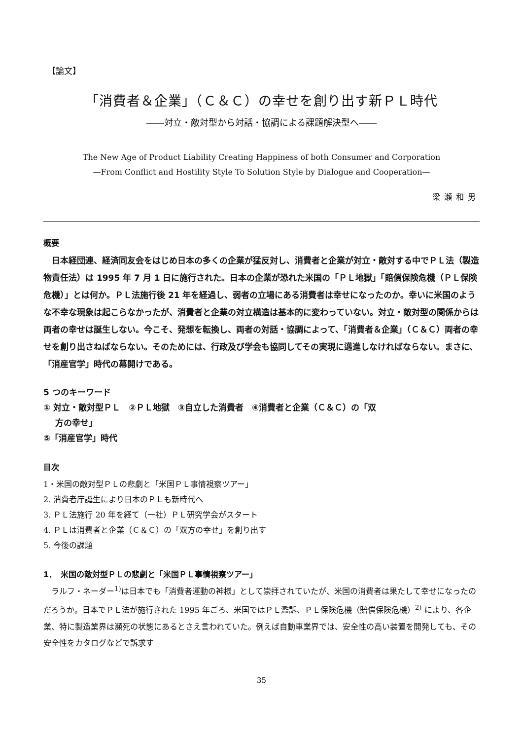【論文】
「消費者＆企業」（Ｃ＆Ｃ）の幸せを創り出す新ＰＬ時代
――対立・敵対型から対話・協調による課題解決型へ――
The New Age of Product Liability Creating Happiness of both Consumer and Corporation
—From Conflict and Hostility Style To Solution Style by Dialogue and Cooperation—
梁瀬和男
概要
日本経団連、経済同友会をはじめ日本の多くの企業が猛反対し、消費者と企業が対立・敵対する中でＰＬ法（製造物責任法）は 1995 年 7 月 1 日に施行された。日本の企業が恐れた米国の「ＰＬ地獄」「賠償保険危機（ＰＬ保険危機）」とは何か。ＰＬ法施行後 21 年を経過し、弱者の立場にある消費者は幸せになったのか。幸いに米国のような不幸な現象は起こらなかったが、消費者と企業の対立構造は基本的に変わっていない。対立・敵対型の関係からは両者の幸せは誕生しない。今こそ、発想を転換し、両者の対話・協調によって、「消費者＆企業」（Ｃ＆Ｃ）両者の幸せを創り出さねばならない。そのためには、行政及び学会も協同してその実現に邁進しなければならない。まさに、「消産官学」時代の幕開けである。
5 つのキーワード
① 対立・敵対型ＰＬ　②ＰＬ地獄　③自立した消費者　④消費者と企業（Ｃ＆Ｃ）の「双
方の幸せ」
⑤「消産官学」時代
目次
1・米国の敵対型ＰＬの悲劇と「米国ＰＬ事情視察ツアー」
2. 消費者庁誕生により日本のＰＬも新時代へ
3. ＰＬ法施行 20 年を経て（一社）ＰＬ研究学会がスタート
4. ＰＬは消費者と企業（Ｃ＆Ｃ）の「双方の幸せ」を創り出す
5. 今後の課題
1．　米国の敵対型ＰＬの悲劇と「米国ＰＬ事情視察ツアー」
ラルフ・ネーダー<sup>1)</sup>は日本でも「消費者運動の神様」として崇拝されていたが、米国の消費者は果たして幸せになったのだろうか。日本でＰＬ法が施行された 1995 年ごろ、米国ではＰＬ濫訴、ＰＬ保険危機（賠償保険危機）<sup>2)</sup> により、各企業、特に製造業界は瀕死の状態にあるとさえ言われていた。例えば自動車業界では、安全性の高い装置を開発しても、その安全性をカタログなどで訴求す
35